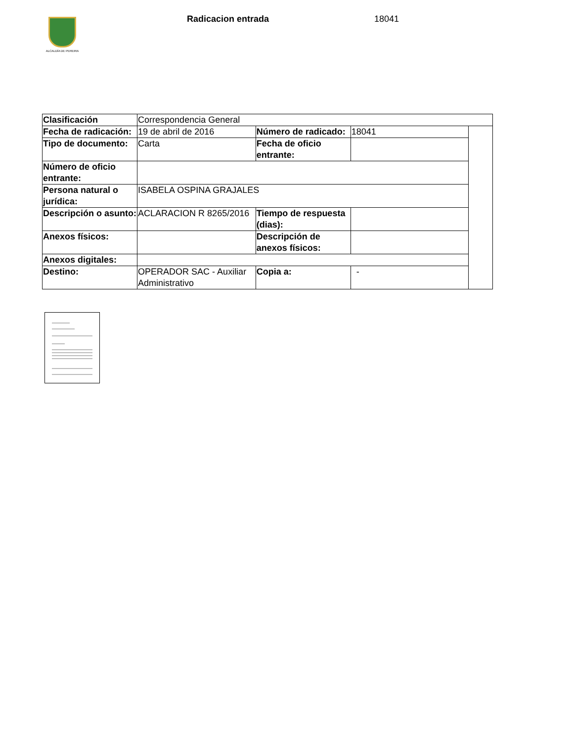ALCALDÍA DE PEREIRA Radicacion entrada 18041
| Clasificación | Correspondencia General | | | |
| Fecha de radicación: | 19 de abril de 2016 | Número de radicado: | 18041 | |
| Tipo de documento: | Carta | Fecha de oficio entrante: | | |
| Número de oficio entrante: | | | | |
| Persona natural o jurídica: | ISABELA OSPINA GRAJALES | | | |
| Descripción o asunto: | ACLARACION R 8265/2016 | Tiempo de respuesta (dias): | | |
| Anexos físicos: | | Descripción de anexos físicos: | | |
| Anexos digitales: | | | | |
| Destino: | OPERADOR SAC - Auxiliar Administrativo | Copia a: | - | |